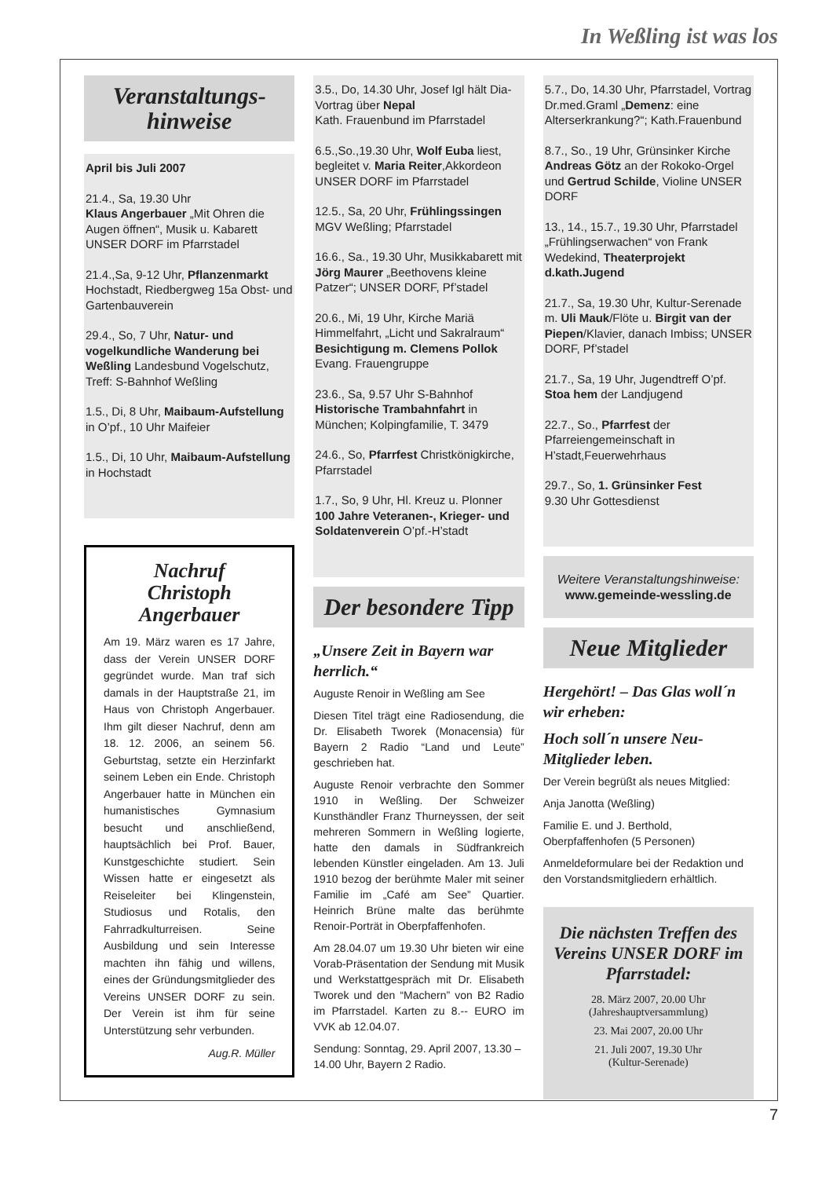In Weßling ist was los
Veranstaltungs-
hinweise
April bis Juli 2007
21.4., Sa, 19.30 Uhr
Klaus Angerbauer „Mit Ohren die Augen öffnen“, Musik u. Kabarett UNSER DORF im Pfarrstadel
21.4.,Sa, 9-12 Uhr, Pflanzenmarkt Hochstadt, Riedbergweg 15a Obst- und Gartenbauverein
29.4., So, 7 Uhr, Natur- und vogelkundliche Wanderung bei Weßling Landesbund Vogelschutz, Treff: S-Bahnhof Weßling
1.5., Di, 8 Uhr, Maibaum-Aufstellung in O’pf., 10 Uhr Maifeier
1.5., Di, 10 Uhr, Maibaum-Aufstellung in Hochstadt
Nachruf
Christoph
Angerbauer
Am 19. März waren es 17 Jahre, dass der Verein UNSER DORF gegründet wurde. Man traf sich damals in der Hauptstraße 21, im Haus von Christoph Angerbauer. Ihm gilt dieser Nachruf, denn am 18. 12. 2006, an seinem 56. Geburtstag, setzte ein Herzinfarkt seinem Leben ein Ende. Christoph Angerbauer hatte in München ein humanistisches Gymnasium besucht und anschließend, hauptsächlich bei Prof. Bauer, Kunstgeschichte studiert. Sein Wissen hatte er eingesetzt als Reiseleiter bei Klingenstein, Studiosus und Rotalis, den Fahrradkulturreisen. Seine Ausbildung und sein Interesse machten ihn fähig und willens, eines der Gründungsmitglieder des Vereins UNSER DORF zu sein. Der Verein ist ihm für seine Unterstützung sehr verbunden.
Aug.R. Müller
3.5., Do, 14.30 Uhr, Josef Igl hält Dia-Vortrag über Nepal
Kath. Frauenbund im Pfarrstadel
6.5.,So.,19.30 Uhr, Wolf Euba liest, begleitet v. Maria Reiter,Akkordeon UNSER DORF im Pfarrstadel
12.5., Sa, 20 Uhr, Frühlingssingen MGV Weßling; Pfarrstadel
16.6., Sa., 19.30 Uhr, Musikkabarett mit Jörg Maurer „Beethovens kleine Patzer“; UNSER DORF, Pf’stadel
20.6., Mi, 19 Uhr, Kirche Mariä Himmelfahrt, „Licht und Sakralraum“ Besichtigung m. Clemens Pollok Evang. Frauengruppe
23.6., Sa, 9.57 Uhr S-Bahnhof Historische Trambahnfahrt in München; Kolpingfamilie, T. 3479
24.6., So, Pfarrfest Christkönigkirche, Pfarrstadel
1.7., So, 9 Uhr, Hl. Kreuz u. Plonner 100 Jahre Veteranen-, Krieger- und Soldatenverein O’pf.-H’stadt
Der besondere Tipp
„Unsere Zeit in Bayern war herrlich.“
Auguste Renoir in Weßling am See
Diesen Titel trägt eine Radiosendung, die Dr. Elisabeth Tworek (Monacensia) für Bayern 2 Radio “Land und Leute” geschrieben hat.
Auguste Renoir verbrachte den Sommer 1910 in Weßling. Der Schweizer Kunsthändler Franz Thurneyssen, der seit mehreren Sommern in Weßling logierte, hatte den damals in Südfrankreich lebenden Künstler eingeladen. Am 13. Juli 1910 bezog der berühmte Maler mit seiner Familie im „Café am See” Quartier. Heinrich Brüne malte das berühmte Renoir-Porträt in Oberpfaffenhofen.
Am 28.04.07 um 19.30 Uhr bieten wir eine Vorab-Präsentation der Sendung mit Musik und Werkstattgespräch mit Dr. Elisabeth Tworek und den “Machern” von B2 Radio im Pfarrstadel. Karten zu 8.-- EURO im VVK ab 12.04.07.
Sendung: Sonntag, 29. April 2007, 13.30 – 14.00 Uhr, Bayern 2 Radio.
5.7., Do, 14.30 Uhr, Pfarrstadel, Vortrag Dr.med.Graml „Demenz: eine Alterserkrankung?“; Kath.Frauenbund
8.7., So., 19 Uhr, Grünsinker Kirche Andreas Götz an der Rokoko-Orgel und Gertrud Schilde, Violine UNSER DORF
13., 14., 15.7., 19.30 Uhr, Pfarrstadel „Frühlingserwachen“ von Frank Wedekind, Theaterprojekt d.kath.Jugend
21.7., Sa, 19.30 Uhr, Kultur-Serenade m. Uli Mauk/Flöte u. Birgit van der Piepen/Klavier, danach Imbiss; UNSER DORF, Pf’stadel
21.7., Sa, 19 Uhr, Jugendtreff O’pf. Stoa hem der Landjugend
22.7., So., Pfarrfest der Pfarreiengemeinschaft in H’stadt,Feuerwehrhaus
29.7., So, 1. Grünsinker Fest
9.30 Uhr Gottesdienst
Weitere Veranstaltungshinweise:
www.gemeinde-wessling.de
Neue Mitglieder
Hergehört! – Das Glas woll´n wir erheben:
Hoch soll´n unsere Neu-Mitglieder leben.
Der Verein begrüßt als neues Mitglied:
Anja Janotta (Weßling)
Familie E. und J. Berthold, Oberpfaffenhofen (5 Personen)
Anmeldeformulare bei der Redaktion und den Vorstandsmitgliedern erhältlich.
Die nächsten Treffen des Vereins UNSER DORF im Pfarrstadel:
28. März 2007, 20.00 Uhr
(Jahreshauptversammlung)
23. Mai 2007, 20.00 Uhr
21. Juli 2007, 19.30 Uhr
(Kultur-Serenade)
7